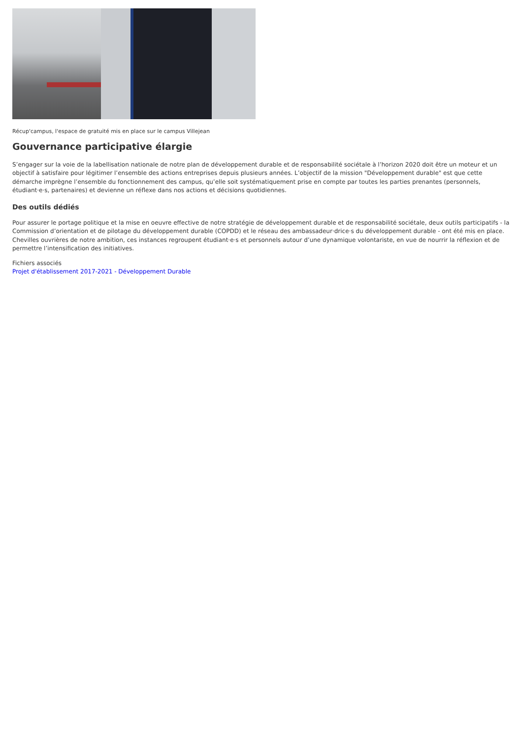Récup'campus, l'espace de gratuité mis en place sur le campus Villejean
Gouvernance participative élargie
S’engager sur la voie de la labellisation nationale de notre plan de développement durable et de responsabilité sociétale à l’horizon 2020 doit être un moteur et un objectif à satisfaire pour légitimer l’ensemble des actions entreprises depuis plusieurs années. L’objectif de la mission "Développement durable" est que cette démarche imprègne l’ensemble du fonctionnement des campus, qu’elle soit systématiquement prise en compte par toutes les parties prenantes (personnels, étudiant·e·s, partenaires) et devienne un réflexe dans nos actions et décisions quotidiennes.
Des outils dédiés
Pour assurer le portage politique et la mise en oeuvre effective de notre stratégie de développement durable et de responsabilité sociétale, deux outils participatifs - la Commission d’orientation et de pilotage du développement durable (COPDD) et le réseau des ambassadeur·drice·s du développement durable - ont été mis en place. Chevilles ouvrières de notre ambition, ces instances regroupent étudiant·e·s et personnels autour d’une dynamique volontariste, en vue de nourrir la réflexion et de permettre l’intensification des initiatives.
Fichiers associés
Projet d'établissement 2017-2021 - Développement Durable